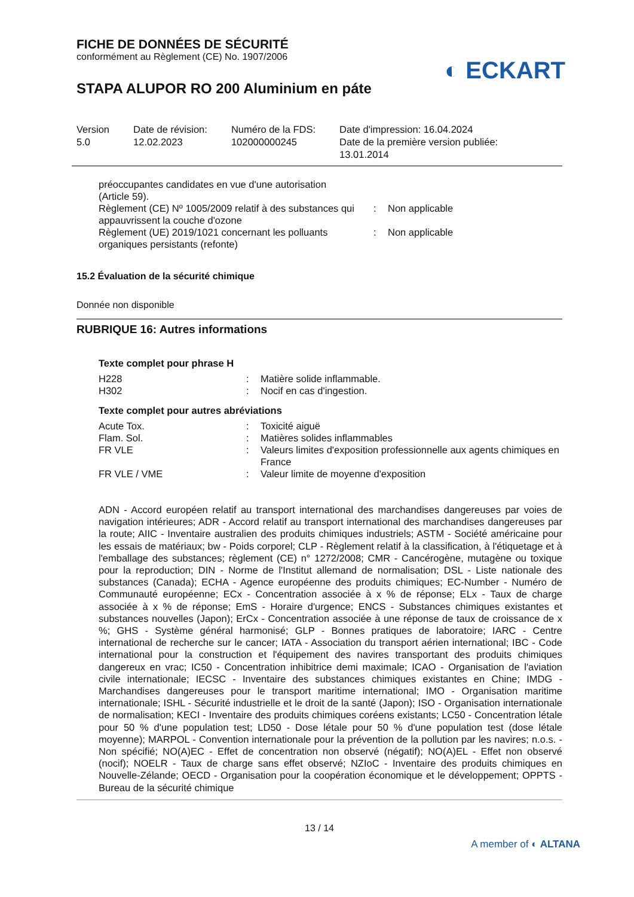FICHE DE DONNÉES DE SÉCURITÉ
conformément au Règlement (CE) No. 1907/2006
◐ ECKART
STAPA ALUPOR RO 200 Aluminium en páte
Version
5.0
Date de révision:
12.02.2023
Numéro de la FDS:
102000000245
Date d'impression: 16.04.2024
Date de la première version publiée:
13.01.2014
| préoccupantes candidates en vue d'une autorisation (Article 59). | | |
| Règlement (CE) Nº 1005/2009 relatif à des substances qui appauvrissent la couche d'ozone | : | Non applicable |
| Règlement (UE) 2019/1021 concernant les polluants organiques persistants (refonte) | : | Non applicable |
15.2 Évaluation de la sécurité chimique
Donnée non disponible
RUBRIQUE 16: Autres informations
Texte complet pour phrase H
| H228 | : | Matière solide inflammable. |
| H302 | : | Nocif en cas d'ingestion. |
Texte complet pour autres abréviations
| Acute Tox. | : | Toxicité aiguë |
| Flam. Sol. | : | Matières solides inflammables |
| FR VLE | : | Valeurs limites d'exposition professionnelle aux agents chimiques en France |
| FR VLE / VME | : | Valeur limite de moyenne d'exposition |
ADN - Accord européen relatif au transport international des marchandises dangereuses par voies de navigation intérieures; ADR - Accord relatif au transport international des marchandises dangereuses par la route; AIIC - Inventaire australien des produits chimiques industriels; ASTM - Société américaine pour les essais de matériaux; bw - Poids corporel; CLP - Règlement relatif à la classification, à l'étiquetage et à l'emballage des substances; règlement (CE) n° 1272/2008; CMR - Cancérogène, mutagène ou toxique pour la reproduction; DIN - Norme de l'Institut allemand de normalisation; DSL - Liste nationale des substances (Canada); ECHA - Agence européenne des produits chimiques; EC-Number - Numéro de Communauté européenne; ECx - Concentration associée à x % de réponse; ELx - Taux de charge associée à x % de réponse; EmS - Horaire d'urgence; ENCS - Substances chimiques existantes et substances nouvelles (Japon); ErCx - Concentration associée à une réponse de taux de croissance de x %; GHS - Système général harmonisé; GLP - Bonnes pratiques de laboratoire; IARC - Centre international de recherche sur le cancer; IATA - Association du transport aérien international; IBC - Code international pour la construction et l'équipement des navires transportant des produits chimiques dangereux en vrac; IC50 - Concentration inhibitrice demi maximale; ICAO - Organisation de l'aviation civile internationale; IECSC - Inventaire des substances chimiques existantes en Chine; IMDG - Marchandises dangereuses pour le transport maritime international; IMO - Organisation maritime internationale; ISHL - Sécurité industrielle et le droit de la santé (Japon); ISO - Organisation internationale de normalisation; KECI - Inventaire des produits chimiques coréens existants; LC50 - Concentration létale pour 50 % d'une population test; LD50 - Dose létale pour 50 % d'une population test (dose létale moyenne); MARPOL - Convention internationale pour la prévention de la pollution par les navires; n.o.s. - Non spécifié; NO(A)EC - Effet de concentration non observé (négatif); NO(A)EL - Effet non observé (nocif); NOELR - Taux de charge sans effet observé; NZIoC - Inventaire des produits chimiques en Nouvelle-Zélande; OECD - Organisation pour la coopération économique et le développement; OPPTS - Bureau de la sécurité chimique
13 / 14
A member of ◐ ALTANA